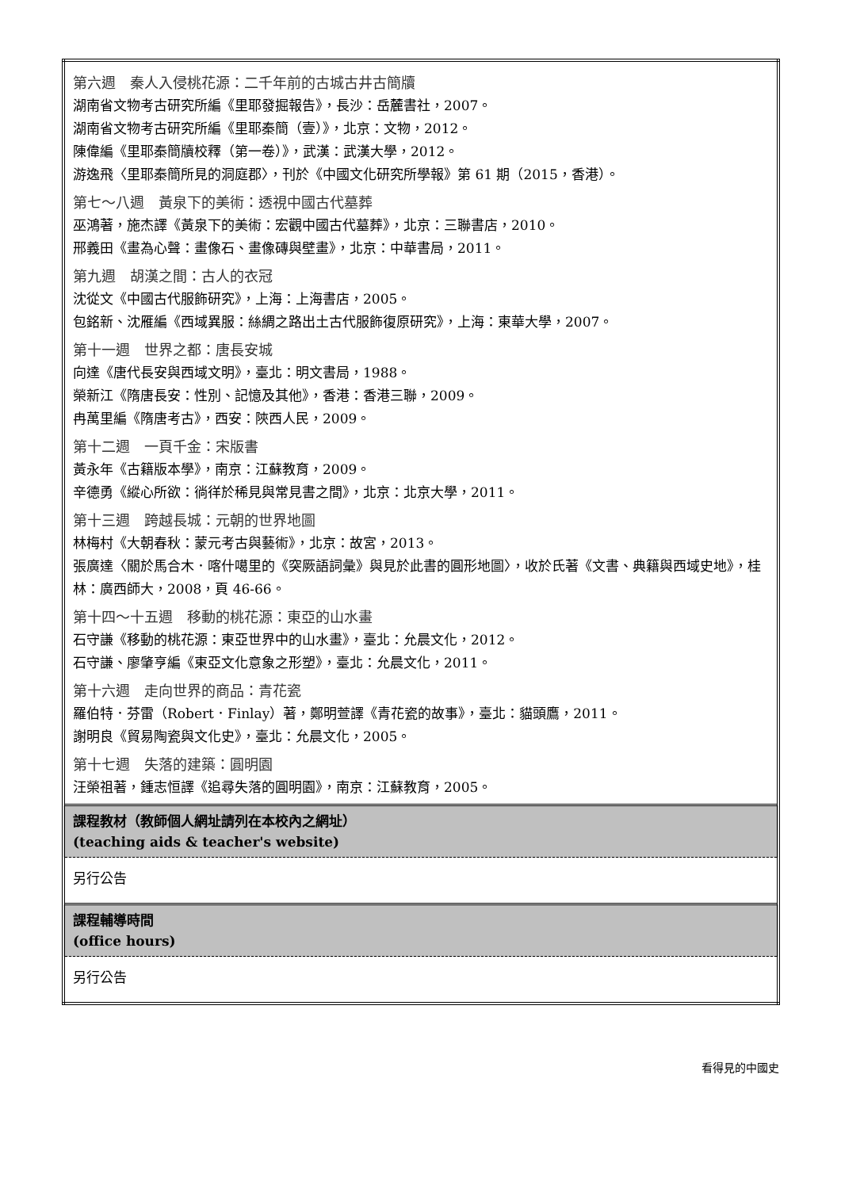| 第六週 秦人入侵桃花源：二千年前的古城古井古簡牘 湖南省文物考古研究所編《里耶發掘報告》，長沙：岳麓書社，2007。 湖南省文物考古研究所編《里耶秦簡（壹）》，北京：文物，2012。 陳偉編《里耶秦簡牘校釋（第一卷）》，武漢：武漢大學，2012。 游逸飛〈里耶秦簡所見的洞庭郡〉，刊於《中國文化研究所學報》第 61 期（2015，香港）。 第七～八週 黃泉下的美術：透視中國古代墓葬 巫鴻著，施杰譯《黃泉下的美術：宏觀中國古代墓葬》，北京：三聯書店，2010。 邢義田《畫為心聲：畫像石、畫像磚與壁畫》，北京：中華書局，2011。 第九週 胡漢之間：古人的衣冠 沈從文《中國古代服飾研究》，上海：上海書店，2005。 包銘新、沈雁編《西域異服：絲綢之路出土古代服飾復原研究》，上海：東華大學，2007。 第十一週 世界之都：唐長安城 向達《唐代長安與西域文明》，臺北：明文書局，1988。 榮新江《隋唐長安：性別、記憶及其他》，香港：香港三聯，2009。 冉萬里編《隋唐考古》，西安：陝西人民，2009。 第十二週 一頁千金：宋版書 黃永年《古籍版本學》，南京：江蘇教育，2009。 辛德勇《縱心所欲：徜徉於稀見與常見書之間》，北京：北京大學，2011。 第十三週 跨越長城：元朝的世界地圖 林梅村《大朝春秋：蒙元考古與藝術》，北京：故宮，2013。 張廣達〈關於馬合木．喀什噶里的《突厥語詞彙》與見於此書的圓形地圖〉，收於氏著《文書、典籍與西域史地》，桂林：廣西師大，2008，頁 46-66。 第十四～十五週 移動的桃花源：東亞的山水畫 石守謙《移動的桃花源：東亞世界中的山水畫》，臺北：允晨文化，2012。 石守謙、廖肇亨編《東亞文化意象之形塑》，臺北：允晨文化，2011。 第十六週 走向世界的商品：青花瓷 羅伯特．芬雷（Robert．Finlay）著，鄭明萱譯《青花瓷的故事》，臺北：貓頭鷹，2011。 謝明良《貿易陶瓷與文化史》，臺北：允晨文化，2005。 第十七週 失落的建築：圓明園 汪榮祖著，鍾志恒譯《追尋失落的圓明園》，南京：江蘇教育，2005。 |
| 課程教材（教師個人網址請列在本校內之網址） (teaching aids & teacher's website) |
| 另行公告 |
| 課程輔導時間 (office hours) |
| 另行公告 |
看得見的中國史